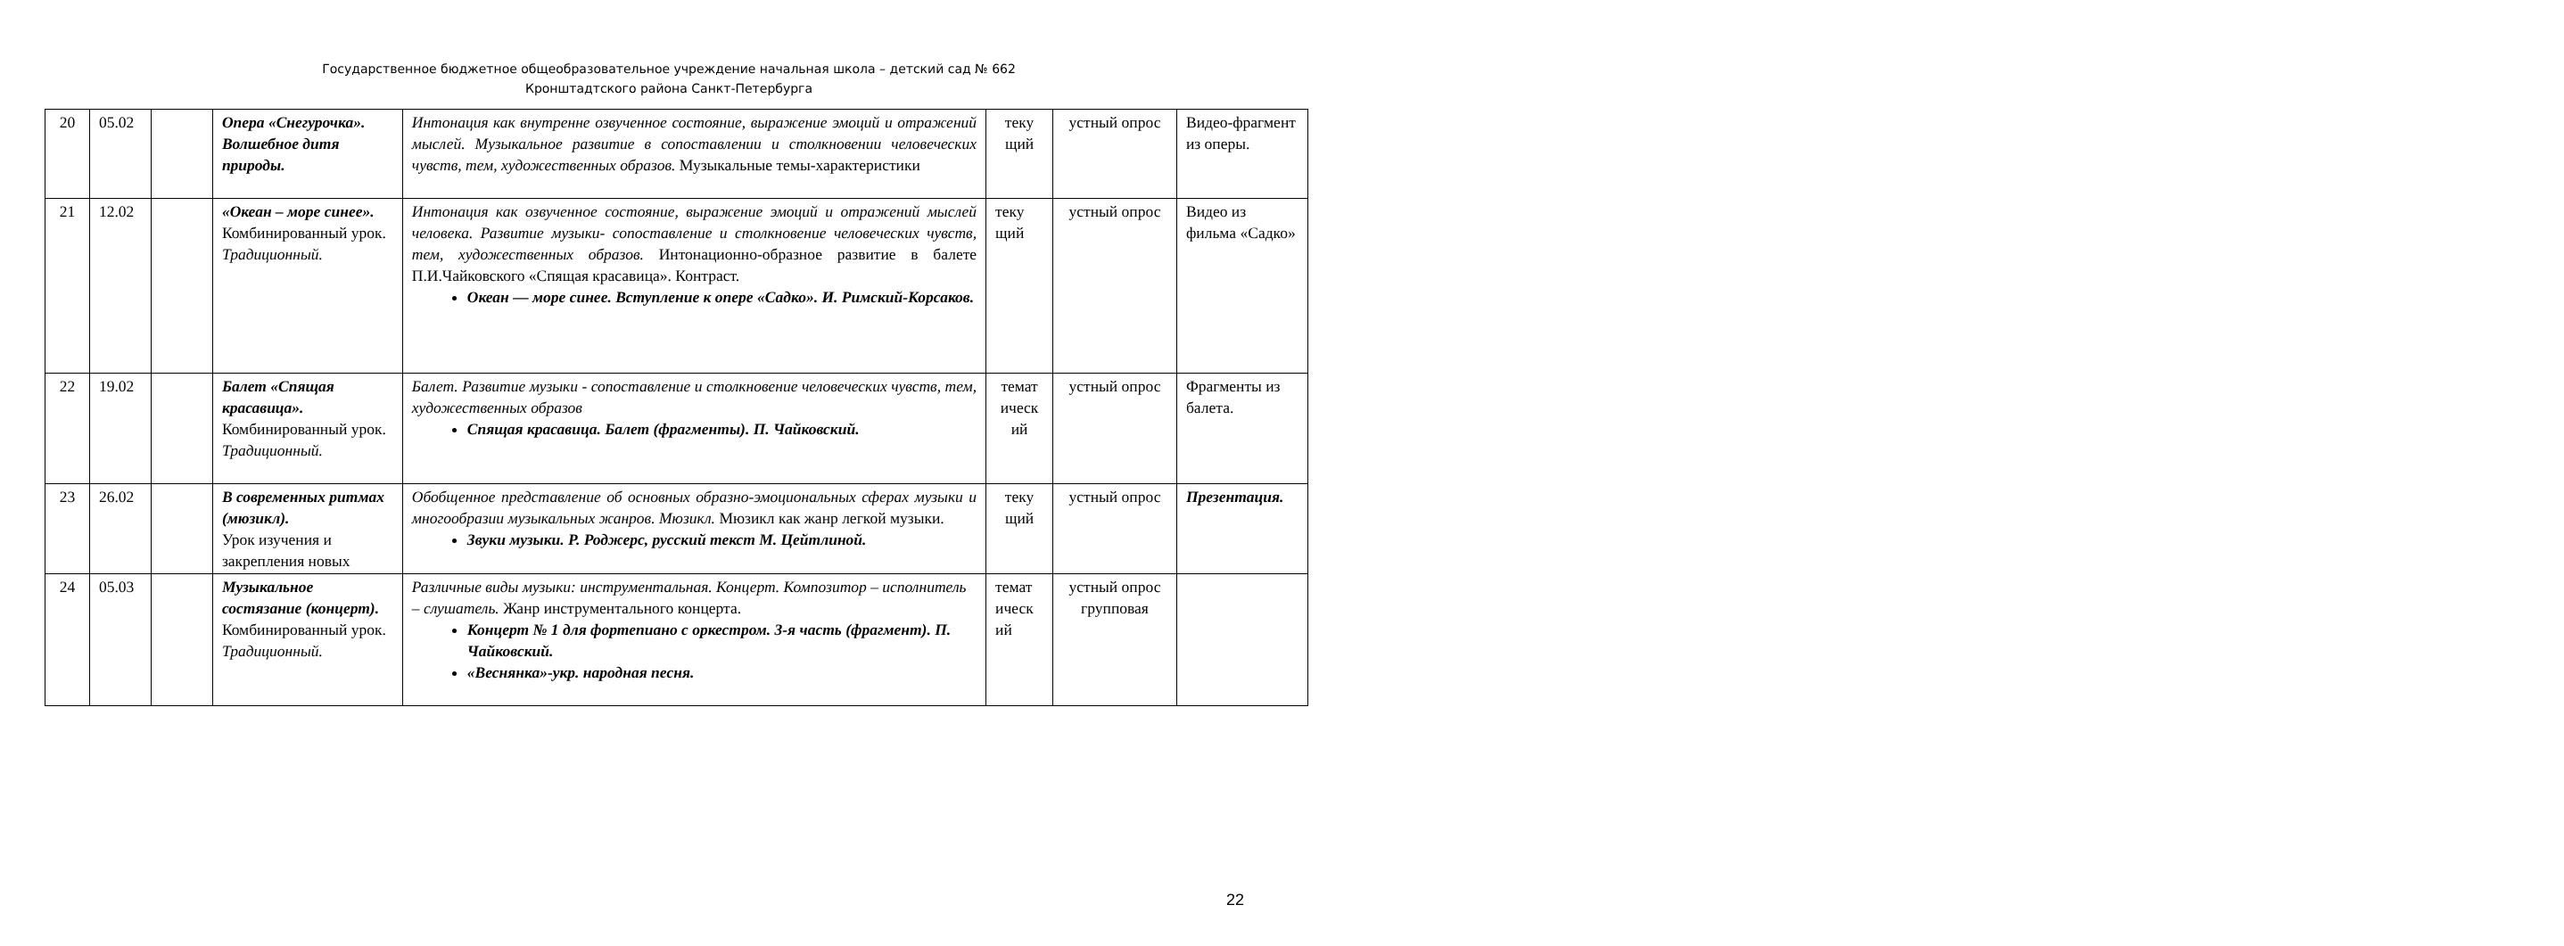Государственное бюджетное общеобразовательное учреждение начальная школа – детский сад № 662
Кронштадтского района Санкт-Петербурга
| 20 | 05.02 | | Опера «Снегурочка». Волшебное дитя природы. | Интонация как внутренне озвученное состояние, выражение эмоций и отражений мыслей. Музыкальное развитие в сопоставлении и столкновении человеческих чувств, тем, художественных образов. Музыкальные темы-характеристики | теку щий | устный опрос | Видео-фрагмент из оперы. |
| 21 | 12.02 | | «Океан – море синее». Комбинированный урок. Традиционный. | Интонация как озвученное состояние, выражение эмоций и отражений мыслей человека. Развитие музыки- сопоставление и столкновение человеческих чувств, тем, художественных образов. Интонационно-образное развитие в балете П.И.Чайковского «Спящая красавица». Контраст. Океан — море синее. Вступление к опере «Садко». И. Римский-Корсаков. | теку щий | устный опрос | Видео из фильма «Садко» |
| 22 | 19.02 | | Балет «Спящая красавица». Комбинированный урок. Традиционный. | Балет. Развитие музыки - сопоставление и столкновение человеческих чувств, тем, художественных образов Спящая красавица. Балет (фрагменты). П. Чайковский. | темат ическ ий | устный опрос | Фрагменты из балета. |
| 23 | 26.02 | | В современных ритмах (мюзикл). Урок изучения и закрепления новых | Обобщенное представление об основных образно-эмоциональных сферах музыки и многообразии музыкальных жанров. Мюзикл. Мюзикл как жанр легкой музыки. Звуки музыки. Р. Роджерс, русский текст М. Цейтлиной. | теку щий | устный опрос | Презентация. |
| 24 | 05.03 | | Музыкальное состязание (концерт). Комбинированный урок. Традиционный. | Различные виды музыки: инструментальная. Концерт. Композитор – исполнитель – слушатель. Жанр инструментального концерта. Концерт № 1 для фортепиано с оркестром. 3-я часть (фрагмент). П. Чайковский. «Веснянка»-укр. народная песня. | темат ическ ий | устный опрос групповая | |
22